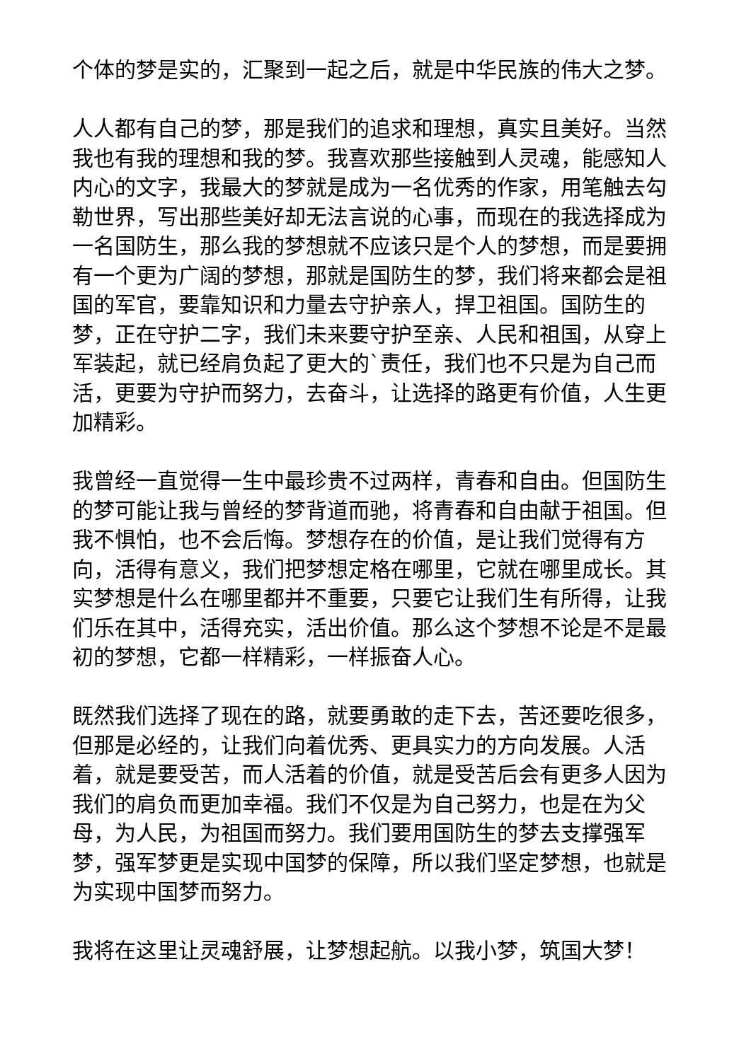个体的梦是实的，汇聚到一起之后，就是中华民族的伟大之梦。
人人都有自己的梦，那是我们的追求和理想，真实且美好。当然我也有我的理想和我的梦。我喜欢那些接触到人灵魂，能感知人内心的文字，我最大的梦就是成为一名优秀的作家，用笔触去勾勒世界，写出那些美好却无法言说的心事，而现在的我选择成为一名国防生，那么我的梦想就不应该只是个人的梦想，而是要拥有一个更为广阔的梦想，那就是国防生的梦，我们将来都会是祖国的军官，要靠知识和力量去守护亲人，捍卫祖国。国防生的梦，正在守护二字，我们未来要守护至亲、人民和祖国，从穿上军装起，就已经肩负起了更大的`责任，我们也不只是为自己而活，更要为守护而努力，去奋斗，让选择的路更有价值，人生更加精彩。
我曾经一直觉得一生中最珍贵不过两样，青春和自由。但国防生的梦可能让我与曾经的梦背道而驰，将青春和自由献于祖国。但我不惧怕，也不会后悔。梦想存在的价值，是让我们觉得有方向，活得有意义，我们把梦想定格在哪里，它就在哪里成长。其实梦想是什么在哪里都并不重要，只要它让我们生有所得，让我们乐在其中，活得充实，活出价值。那么这个梦想不论是不是最初的梦想，它都一样精彩，一样振奋人心。
既然我们选择了现在的路，就要勇敢的走下去，苦还要吃很多，但那是必经的，让我们向着优秀、更具实力的方向发展。人活着，就是要受苦，而人活着的价值，就是受苦后会有更多人因为我们的肩负而更加幸福。我们不仅是为自己努力，也是在为父母，为人民，为祖国而努力。我们要用国防生的梦去支撑强军梦，强军梦更是实现中国梦的保障，所以我们坚定梦想，也就是为实现中国梦而努力。
我将在这里让灵魂舒展，让梦想起航。以我小梦，筑国大梦！